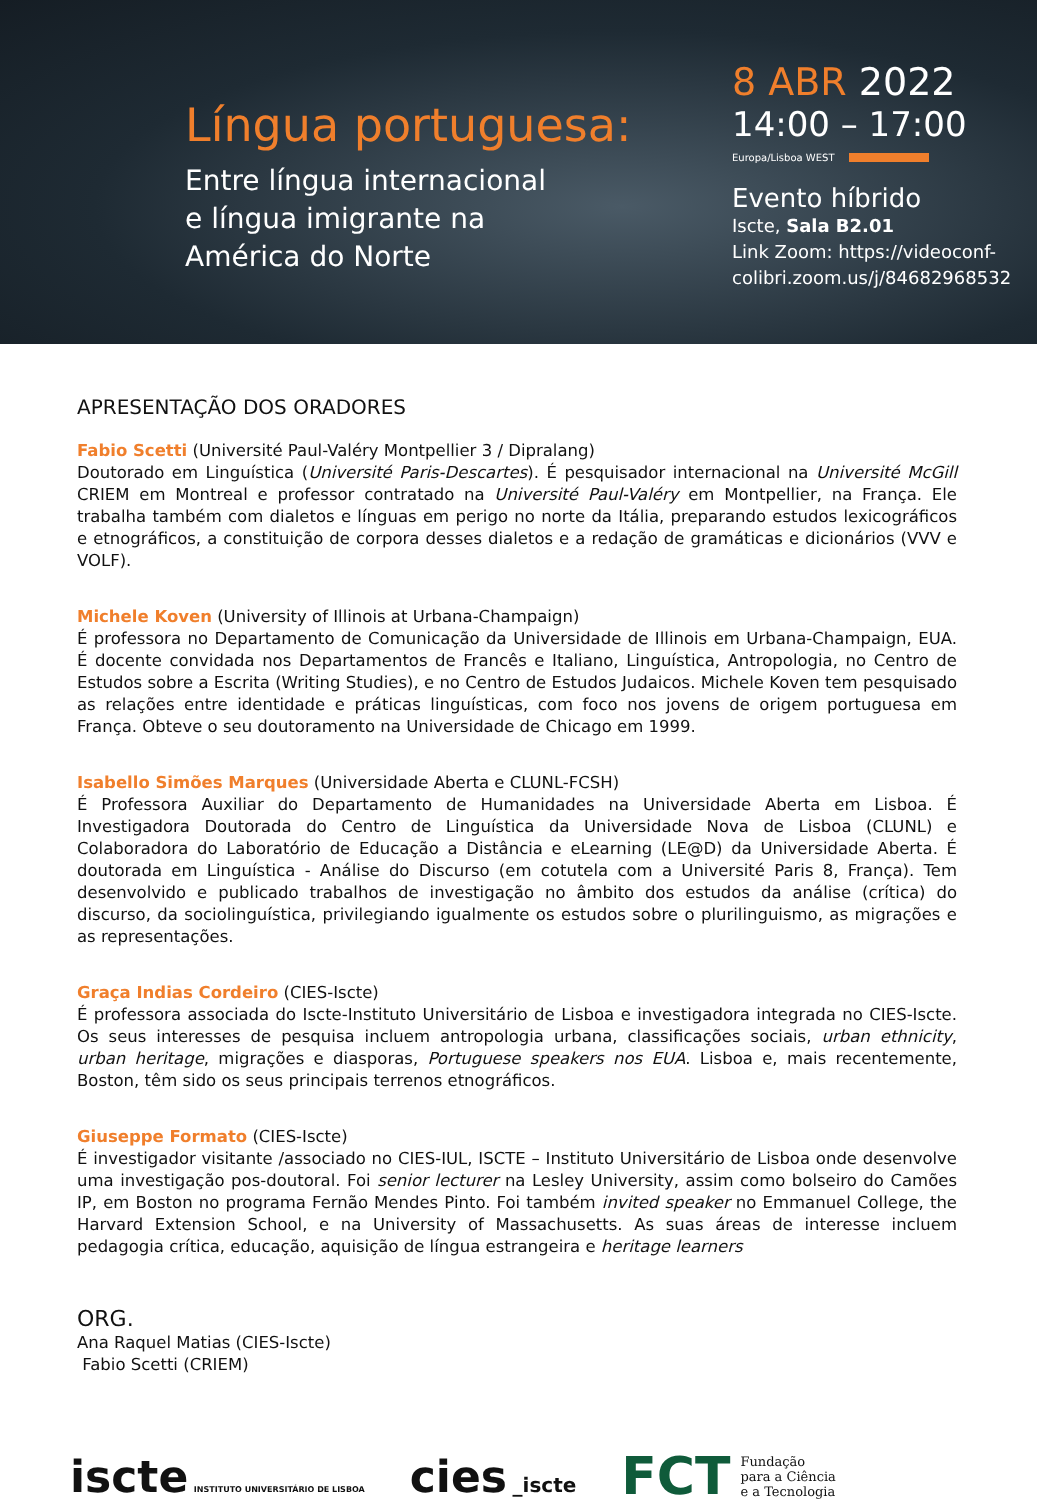Língua portuguesa:
Entre língua internacional
e língua imigrante na
América do Norte
8 ABR 2022
14:00 – 17:00
Europa/Lisboa WEST
Evento híbrido
Iscte, Sala B2.01
Link Zoom: https://videoconf-colibri.zoom.us/j/84682968532
APRESENTAÇÃO DOS ORADORES
Fabio Scetti (Université Paul-Valéry Montpellier 3 / Dipralang)
Doutorado em Linguística (Université Paris-Descartes). É pesquisador internacional na Université McGill CRIEM em Montreal e professor contratado na Université Paul-Valéry em Montpellier, na França. Ele trabalha também com dialetos e línguas em perigo no norte da Itália, preparando estudos lexicográficos e etnográficos, a constituição de corpora desses dialetos e a redação de gramáticas e dicionários (VVV e VOLF).
Michele Koven (University of Illinois at Urbana-Champaign)
É professora no Departamento de Comunicação da Universidade de Illinois em Urbana-Champaign, EUA. É docente convidada nos Departamentos de Francês e Italiano, Linguística, Antropologia, no Centro de Estudos sobre a Escrita (Writing Studies), e no Centro de Estudos Judaicos. Michele Koven tem pesquisado as relações entre identidade e práticas linguísticas, com foco nos jovens de origem portuguesa em França. Obteve o seu doutoramento na Universidade de Chicago em 1999.
Isabello Simões Marques (Universidade Aberta e CLUNL-FCSH)
É Professora Auxiliar do Departamento de Humanidades na Universidade Aberta em Lisboa. É Investigadora Doutorada do Centro de Linguística da Universidade Nova de Lisboa (CLUNL) e Colaboradora do Laboratório de Educação a Distância e eLearning (LE@D) da Universidade Aberta. É doutorada em Linguística - Análise do Discurso (em cotutela com a Université Paris 8, França). Tem desenvolvido e publicado trabalhos de investigação no âmbito dos estudos da análise (crítica) do discurso, da sociolinguística, privilegiando igualmente os estudos sobre o plurilinguismo, as migrações e as representações.
Graça Indias Cordeiro (CIES-Iscte)
É professora associada do Iscte-Instituto Universitário de Lisboa e investigadora integrada no CIES-Iscte. Os seus interesses de pesquisa incluem antropologia urbana, classificações sociais, urban ethnicity, urban heritage, migrações e diasporas, Portuguese speakers nos EUA. Lisboa e, mais recentemente, Boston, têm sido os seus principais terrenos etnográficos.
Giuseppe Formato (CIES-Iscte)
É investigador visitante /associado no CIES-IUL, ISCTE – Instituto Universitário de Lisboa onde desenvolve uma investigação pos-doutoral. Foi senior lecturer na Lesley University, assim como bolseiro do Camões IP, em Boston no programa Fernão Mendes Pinto. Foi também invited speaker no Emmanuel College, the Harvard Extension School, e na University of Massachusetts. As suas áreas de interesse incluem pedagogia crítica, educação, aquisição de língua estrangeira e heritage learners
ORG.
Ana Raquel Matias (CIES-Iscte)
Fabio Scetti (CRIEM)
iscte INSTITUTO UNIVERSITÁRIO DE LISBOA
cies _iscte
FCT Fundação
para a Ciência
e a Tecnologia